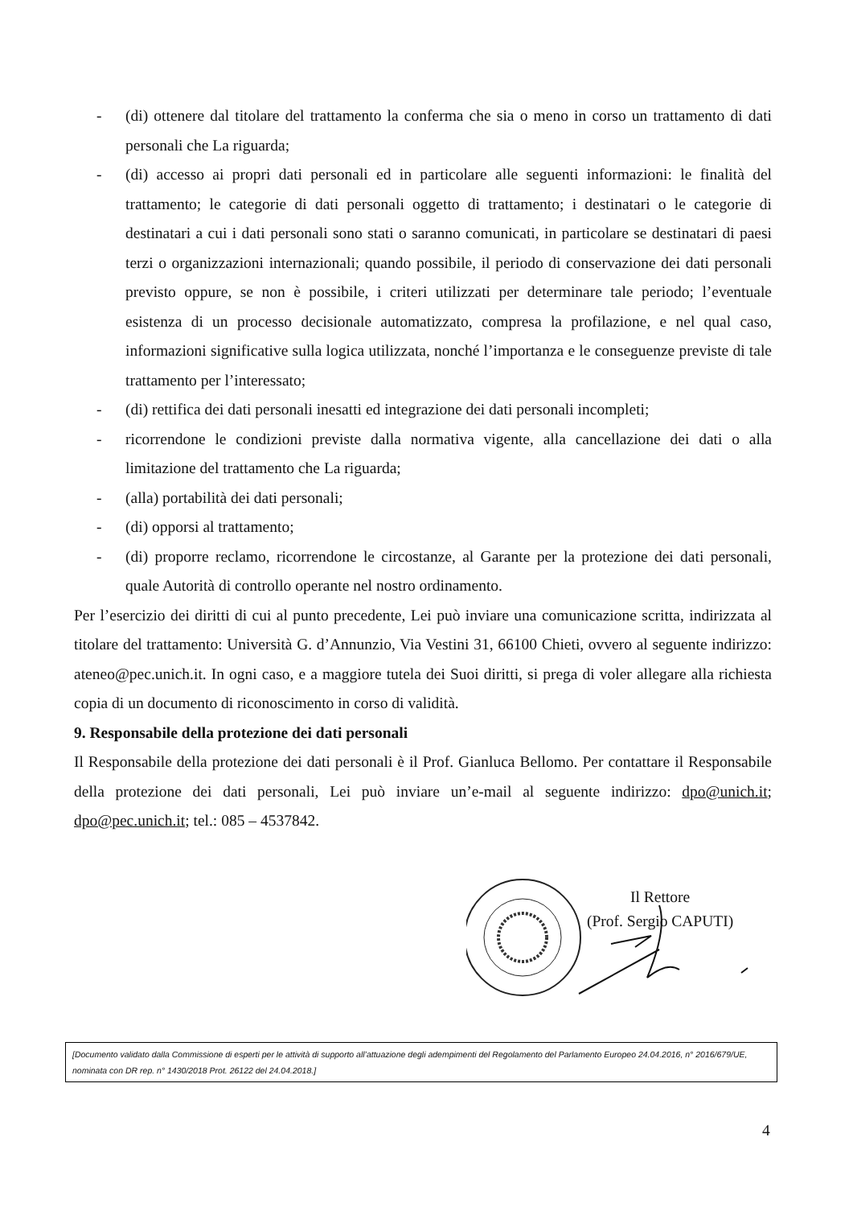- (di) ottenere dal titolare del trattamento la conferma che sia o meno in corso un trattamento di dati personali che La riguarda;
- (di) accesso ai propri dati personali ed in particolare alle seguenti informazioni: le finalità del trattamento; le categorie di dati personali oggetto di trattamento; i destinatari o le categorie di destinatari a cui i dati personali sono stati o saranno comunicati, in particolare se destinatari di paesi terzi o organizzazioni internazionali; quando possibile, il periodo di conservazione dei dati personali previsto oppure, se non è possibile, i criteri utilizzati per determinare tale periodo; l’eventuale esistenza di un processo decisionale automatizzato, compresa la profilazione, e nel qual caso, informazioni significative sulla logica utilizzata, nonché l’importanza e le conseguenze previste di tale trattamento per l’interessato;
- (di) rettifica dei dati personali inesatti ed integrazione dei dati personali incompleti;
- ricorrendone le condizioni previste dalla normativa vigente, alla cancellazione dei dati o alla limitazione del trattamento che La riguarda;
- (alla) portabilità dei dati personali;
- (di) opporsi al trattamento;
- (di) proporre reclamo, ricorrendone le circostanze, al Garante per la protezione dei dati personali, quale Autorità di controllo operante nel nostro ordinamento.
Per l’esercizio dei diritti di cui al punto precedente, Lei può inviare una comunicazione scritta, indirizzata al titolare del trattamento: Università G. d’Annunzio, Via Vestini 31, 66100 Chieti, ovvero al seguente indirizzo: ateneo@pec.unich.it. In ogni caso, e a maggiore tutela dei Suoi diritti, si prega di voler allegare alla richiesta copia di un documento di riconoscimento in corso di validità.
9. Responsabile della protezione dei dati personali
Il Responsabile della protezione dei dati personali è il Prof. Gianluca Bellomo. Per contattare il Responsabile della protezione dei dati personali, Lei può inviare un’e-mail al seguente indirizzo: dpo@unich.it; dpo@pec.unich.it; tel.: 085 – 4537842.
Il Rettore
(Prof. Sergio CAPUTI)
[Documento validato dalla Commissione di esperti per le attività di supporto all’attuazione degli adempimenti del Regolamento del Parlamento Europeo 24.04.2016, n° 2016/679/UE, nominata con DR rep. n° 1430/2018 Prot. 26122 del 24.04.2018.]
4